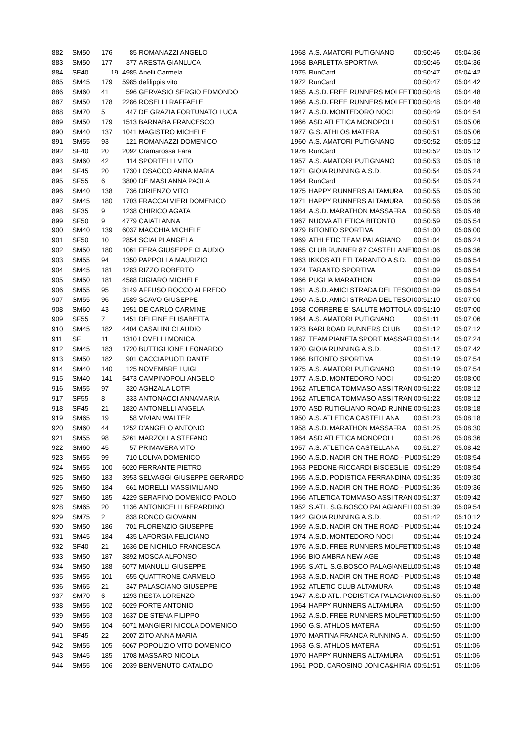| 882 | SM50 | 176 | 85 | ROMANAZZI ANGELO | 1968 | A.S. AMATORI PUTIGNANO | 00:50:46 | 05:04:36 |
| 883 | SM50 | 177 | 377 | ARESTA GIANLUCA | 1968 | BARLETTA SPORTIVA | 00:50:46 | 05:04:36 |
| 884 | SF40 | 19 | 4985 | Anelli Carmela | 1975 | RunCard | 00:50:47 | 05:04:42 |
| 885 | SM45 | 179 | 5985 | defilippis vito | 1972 | RunCard | 00:50:47 | 05:04:42 |
| 886 | SM60 | 41 | 596 | GERVASIO SERGIO EDMONDO | 1955 | A.S.D. FREE RUNNERS MOLFETT | 00:50:48 | 05:04:48 |
| 887 | SM50 | 178 | 2286 | ROSELLI RAFFAELE | 1966 | A.S.D. FREE RUNNERS MOLFETT | 00:50:48 | 05:04:48 |
| 888 | SM70 | 5 | 447 | DE GRAZIA FORTUNATO LUCA | 1947 | A.S.D. MONTEDORO NOCI | 00:50:49 | 05:04:54 |
| 889 | SM50 | 179 | 1513 | BARNABA FRANCESCO | 1966 | ASD ATLETICA MONOPOLI | 00:50:51 | 05:05:06 |
| 890 | SM40 | 137 | 1041 | MAGISTRO MICHELE | 1977 | G.S. ATHLOS MATERA | 00:50:51 | 05:05:06 |
| 891 | SM55 | 93 | 121 | ROMANAZZI DOMENICO | 1960 | A.S. AMATORI PUTIGNANO | 00:50:52 | 05:05:12 |
| 892 | SF40 | 20 | 2092 | Cramarossa Fara | 1976 | RunCard | 00:50:52 | 05:05:12 |
| 893 | SM60 | 42 | 114 | SPORTELLI VITO | 1957 | A.S. AMATORI PUTIGNANO | 00:50:53 | 05:05:18 |
| 894 | SF45 | 20 | 1730 | LOSACCO ANNA MARIA | 1971 | GIOIA RUNNING A.S.D. | 00:50:54 | 05:05:24 |
| 895 | SF55 | 6 | 3800 | DE MASI ANNA PAOLA | 1964 | RunCard | 00:50:54 | 05:05:24 |
| 896 | SM40 | 138 | 736 | DIRIENZO VITO | 1975 | HAPPY RUNNERS ALTAMURA | 00:50:55 | 05:05:30 |
| 897 | SM45 | 180 | 1703 | FRACCALVIERI DOMENICO | 1971 | HAPPY RUNNERS ALTAMURA | 00:50:56 | 05:05:36 |
| 898 | SF35 | 9 | 1238 | CHIRICO AGATA | 1984 | A.S.D. MARATHON MASSAFRA | 00:50:58 | 05:05:48 |
| 899 | SF50 | 9 | 4779 | CAIATI ANNA | 1967 | NUOVA ATLETICA BITONTO | 00:50:59 | 05:05:54 |
| 900 | SM40 | 139 | 6037 | MACCHIA MICHELE | 1979 | BITONTO SPORTIVA | 00:51:00 | 05:06:00 |
| 901 | SF50 | 10 | 2854 | SCIALPI ANGELA | 1969 | ATHLETIC TEAM PALAGIANO | 00:51:04 | 05:06:24 |
| 902 | SM50 | 180 | 1061 | FERA GIUSEPPE CLAUDIO | 1965 | CLUB RUNNER 87 CASTELLANET | 00:51:06 | 05:06:36 |
| 903 | SM55 | 94 | 1350 | PAPPOLLA MAURIZIO | 1963 | IKKOS ATLETI TARANTO A.S.D. | 00:51:09 | 05:06:54 |
| 904 | SM45 | 181 | 1283 | RIZZO ROBERTO | 1974 | TARANTO SPORTIVA | 00:51:09 | 05:06:54 |
| 905 | SM50 | 181 | 4588 | DIGIARO MICHELE | 1966 | PUGLIA MARATHON | 00:51:09 | 05:06:54 |
| 906 | SM55 | 95 | 3149 | AFFUSO ROCCO ALFREDO | 1961 | A.S.D. AMICI STRADA DEL TESOI | 00:51:09 | 05:06:54 |
| 907 | SM55 | 96 | 1589 | SCAVO GIUSEPPE | 1960 | A.S.D. AMICI STRADA DEL TESOI | 00:51:10 | 05:07:00 |
| 908 | SM60 | 43 | 1951 | DE CARLO CARMINE | 1958 | CORRERE E' SALUTE MOTTOLA | 00:51:10 | 05:07:00 |
| 909 | SF55 | 7 | 1451 | DELFINE ELISABETTA | 1964 | A.S. AMATORI PUTIGNANO | 00:51:11 | 05:07:06 |
| 910 | SM45 | 182 | 4404 | CASALINI CLAUDIO | 1973 | BARI ROAD RUNNERS CLUB | 00:51:12 | 05:07:12 |
| 911 | SF | 11 | 1310 | LOVELLI MONICA | 1987 | TEAM PIANETA SPORT MASSAFI | 00:51:14 | 05:07:24 |
| 912 | SM45 | 183 | 1720 | BUTTIGLIONE LEONARDO | 1970 | GIOIA RUNNING A.S.D. | 00:51:17 | 05:07:42 |
| 913 | SM50 | 182 | 901 | CACCIAPUOTI DANTE | 1966 | BITONTO SPORTIVA | 00:51:19 | 05:07:54 |
| 914 | SM40 | 140 | 125 | NOVEMBRE LUIGI | 1975 | A.S. AMATORI PUTIGNANO | 00:51:19 | 05:07:54 |
| 915 | SM40 | 141 | 5473 | CAMPINOPOLI ANGELO | 1977 | A.S.D. MONTEDORO NOCI | 00:51:20 | 05:08:00 |
| 916 | SM55 | 97 | 320 | AGHZALA LOTFI | 1962 | ATLETICA TOMMASO ASSI TRAN | 00:51:22 | 05:08:12 |
| 917 | SF55 | 8 | 333 | ANTONACCI ANNAMARIA | 1962 | ATLETICA TOMMASO ASSI TRAN | 00:51:22 | 05:08:12 |
| 918 | SF45 | 21 | 1820 | ANTONELLI ANGELA | 1970 | ASD RUTIGLIANO ROAD RUNNE | 00:51:23 | 05:08:18 |
| 919 | SM65 | 19 | 58 | VIVIAN WALTER | 1950 | A.S. ATLETICA CASTELLANA | 00:51:23 | 05:08:18 |
| 920 | SM60 | 44 | 1252 | D'ANGELO ANTONIO | 1958 | A.S.D. MARATHON MASSAFRA | 00:51:25 | 05:08:30 |
| 921 | SM55 | 98 | 5261 | MARZOLLA STEFANO | 1964 | ASD ATLETICA MONOPOLI | 00:51:26 | 05:08:36 |
| 922 | SM60 | 45 | 57 | PRIMAVERA VITO | 1957 | A.S. ATLETICA CASTELLANA | 00:51:27 | 05:08:42 |
| 923 | SM55 | 99 | 710 | LOLIVA DOMENICO | 1960 | A.S.D. NADIR ON THE ROAD - PU | 00:51:29 | 05:08:54 |
| 924 | SM55 | 100 | 6020 | FERRANTE PIETRO | 1963 | PEDONE-RICCARDI BISCEGLIE | 00:51:29 | 05:08:54 |
| 925 | SM50 | 183 | 3953 | SELVAGGI GIUSEPPE GERARDO | 1965 | A.S.D. PODISTICA FERRANDINA | 00:51:35 | 05:09:30 |
| 926 | SM50 | 184 | 661 | MORELLI MASSIMILIANO | 1969 | A.S.D. NADIR ON THE ROAD - PU | 00:51:36 | 05:09:36 |
| 927 | SM50 | 185 | 4229 | SERAFINO DOMENICO PAOLO | 1966 | ATLETICA TOMMASO ASSI TRAN | 00:51:37 | 05:09:42 |
| 928 | SM65 | 20 | 1136 | ANTONICELLI BERARDINO | 1952 | S.ATL. S.G.BOSCO PALAGIANELL | 00:51:39 | 05:09:54 |
| 929 | SM75 | 2 | 838 | RONCO GIOVANNI | 1942 | GIOIA RUNNING A.S.D. | 00:51:42 | 05:10:12 |
| 930 | SM50 | 186 | 701 | FLORENZIO GIUSEPPE | 1969 | A.S.D. NADIR ON THE ROAD - PU | 00:51:44 | 05:10:24 |
| 931 | SM45 | 184 | 435 | LAFORGIA FELICIANO | 1974 | A.S.D. MONTEDORO NOCI | 00:51:44 | 05:10:24 |
| 932 | SF40 | 21 | 1636 | DE NICHILO FRANCESCA | 1976 | A.S.D. FREE RUNNERS MOLFETT | 00:51:48 | 05:10:48 |
| 933 | SM50 | 187 | 3892 | MOSCA ALFONSO | 1966 | BIO AMBRA NEW AGE | 00:51:48 | 05:10:48 |
| 934 | SM50 | 188 | 6077 | MIANULLI GIUSEPPE | 1965 | S.ATL. S.G.BOSCO PALAGIANELL | 00:51:48 | 05:10:48 |
| 935 | SM55 | 101 | 655 | QUATTRONE CARMELO | 1963 | A.S.D. NADIR ON THE ROAD - PU | 00:51:48 | 05:10:48 |
| 936 | SM65 | 21 | 347 | PALASCIANO GIUSEPPE | 1952 | ATLETIC CLUB ALTAMURA | 00:51:48 | 05:10:48 |
| 937 | SM70 | 6 | 1293 | RESTA LORENZO | 1947 | A.S.D ATL. PODISTICA PALAGIAN | 00:51:50 | 05:11:00 |
| 938 | SM55 | 102 | 6029 | FORTE ANTONIO | 1964 | HAPPY RUNNERS ALTAMURA | 00:51:50 | 05:11:00 |
| 939 | SM55 | 103 | 1637 | DE STENA FILIPPO | 1962 | A.S.D. FREE RUNNERS MOLFETT | 00:51:50 | 05:11:00 |
| 940 | SM55 | 104 | 6071 | MANGIERI NICOLA DOMENICO | 1960 | G.S. ATHLOS MATERA | 00:51:50 | 05:11:00 |
| 941 | SF45 | 22 | 2007 | ZITO ANNA MARIA | 1970 | MARTINA FRANCA RUNNING A. | 00:51:50 | 05:11:00 |
| 942 | SM55 | 105 | 6067 | POPOLIZIO VITO DOMENICO | 1963 | G.S. ATHLOS MATERA | 00:51:51 | 05:11:06 |
| 943 | SM45 | 185 | 1708 | MASSARO NICOLA | 1970 | HAPPY RUNNERS ALTAMURA | 00:51:51 | 05:11:06 |
| 944 | SM55 | 106 | 2039 | BENVENUTO CATALDO | 1961 | POD. CAROSINO JONICA&HIRIA | 00:51:51 | 05:11:06 |